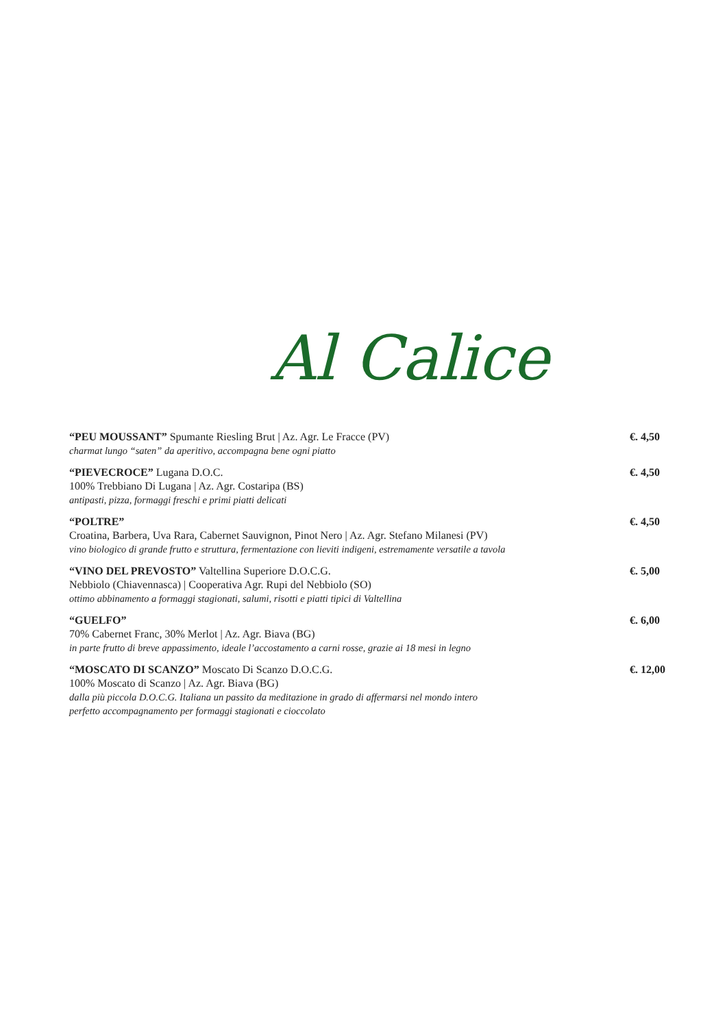Al Calice
“PEU MOUSSANT” Spumante Riesling Brut | Az. Agr. Le Fracce (PV)
charmat lungo “saten” da aperitivo, accompagna bene ogni piatto
€. 4,50
“PIEVECROCE” Lugana D.O.C.
100% Trebbiano Di Lugana | Az. Agr. Costaripa (BS)
antipasti, pizza, formaggi freschi e primi piatti delicati
€. 4,50
“POLTRE”
Croatina, Barbera, Uva Rara, Cabernet Sauvignon, Pinot Nero | Az. Agr. Stefano Milanesi (PV)
vino biologico di grande frutto e struttura, fermentazione con lieviti indigeni, estremamente versatile a tavola
€. 4,50
“VINO DEL PREVOSTO” Valtellina Superiore D.O.C.G.
Nebbiolo (Chiavennasca) | Cooperativa Agr. Rupi del Nebbiolo (SO)
ottimo abbinamento a formaggi stagionati, salumi, risotti e piatti tipici di Valtellina
€. 5,00
“GUELFO”
70% Cabernet Franc, 30% Merlot | Az. Agr. Biava (BG)
in parte frutto di breve appassimento, ideale l’accostamento a carni rosse, grazie ai 18 mesi in legno
€. 6,00
“MOSCATO DI SCANZO” Moscato Di Scanzo D.O.C.G.
100% Moscato di Scanzo | Az. Agr. Biava (BG)
dalla più piccola D.O.C.G. Italiana un passito da meditazione in grado di affermarsi nel mondo intero
perfetto accompagnamento per formaggi stagionati e cioccolato
€. 12,00